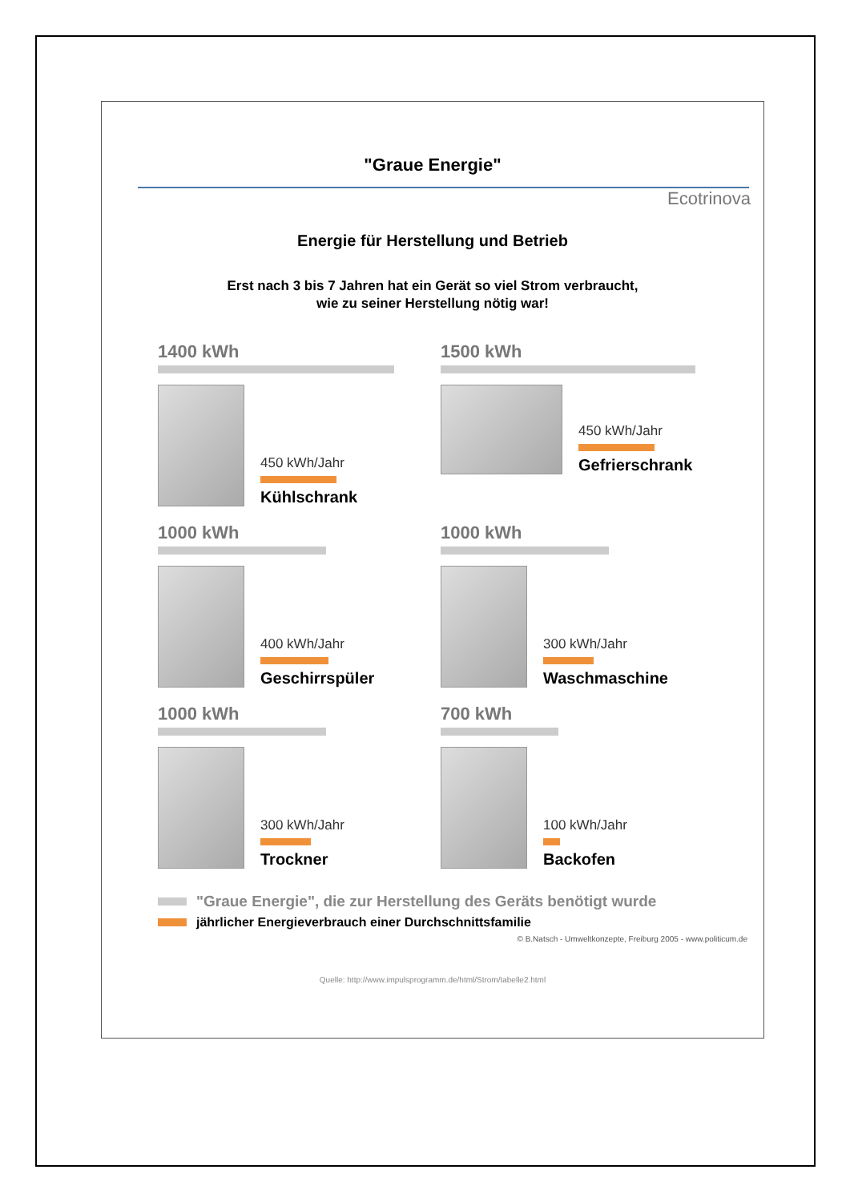"Graue Energie"
Ecotrinova
Energie für Herstellung und Betrieb
Erst nach 3 bis 7 Jahren hat ein Gerät so viel Strom verbraucht,
wie zu seiner Herstellung nötig war!
1400 kWh
450 kWh/Jahr
Kühlschrank
1500 kWh
450 kWh/Jahr
Gefrierschrank
1000 kWh
400 kWh/Jahr
Geschirrspüler
1000 kWh
300 kWh/Jahr
Waschmaschine
1000 kWh
300 kWh/Jahr
Trockner
700 kWh
100 kWh/Jahr
Backofen
"Graue Energie", die zur Herstellung des Geräts benötigt wurde
jährlicher Energieverbrauch einer Durchschnittsfamilie
© B.Natsch - Umweltkonzepte, Freiburg 2005 - www.politicum.de
Quelle: http://www.impulsprogramm.de/html/Strom/tabelle2.html